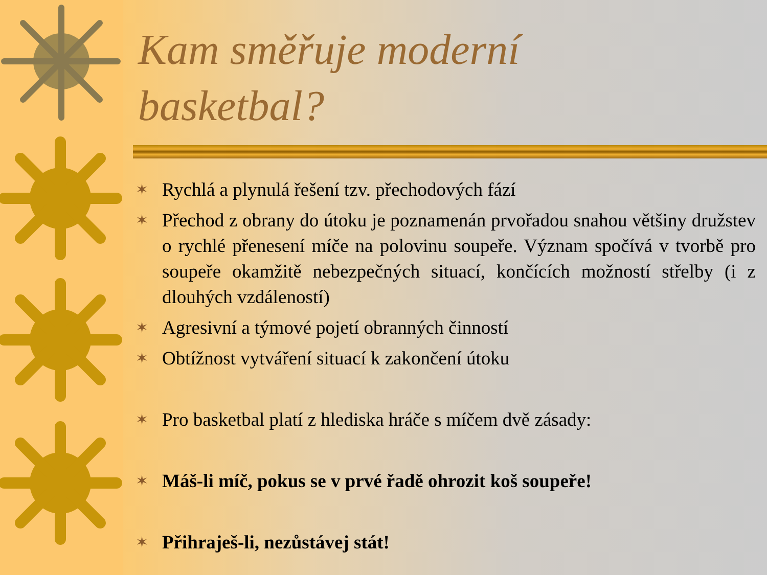Kam směřuje moderní
basketbal?
✶ Rychlá a plynulá řešení tzv. přechodových fází
✶ Přechod z obrany do útoku je poznamenán prvořadou snahou většiny družstev o rychlé přenesení míče na polovinu soupeře. Význam spočívá v tvorbě pro soupeře okamžitě nebezpečných situací, končících možností střelby (i z dlouhých vzdáleností)
✶ Agresivní a týmové pojetí obranných činností
✶ Obtížnost vytváření situací k zakončení útoku
✶ Pro basketbal platí z hlediska hráče s míčem dvě zásady:
✶ Máš-li míč, pokus se v prvé řadě ohrozit koš soupeře!
✶ Přihraješ-li, nezůstávej stát!